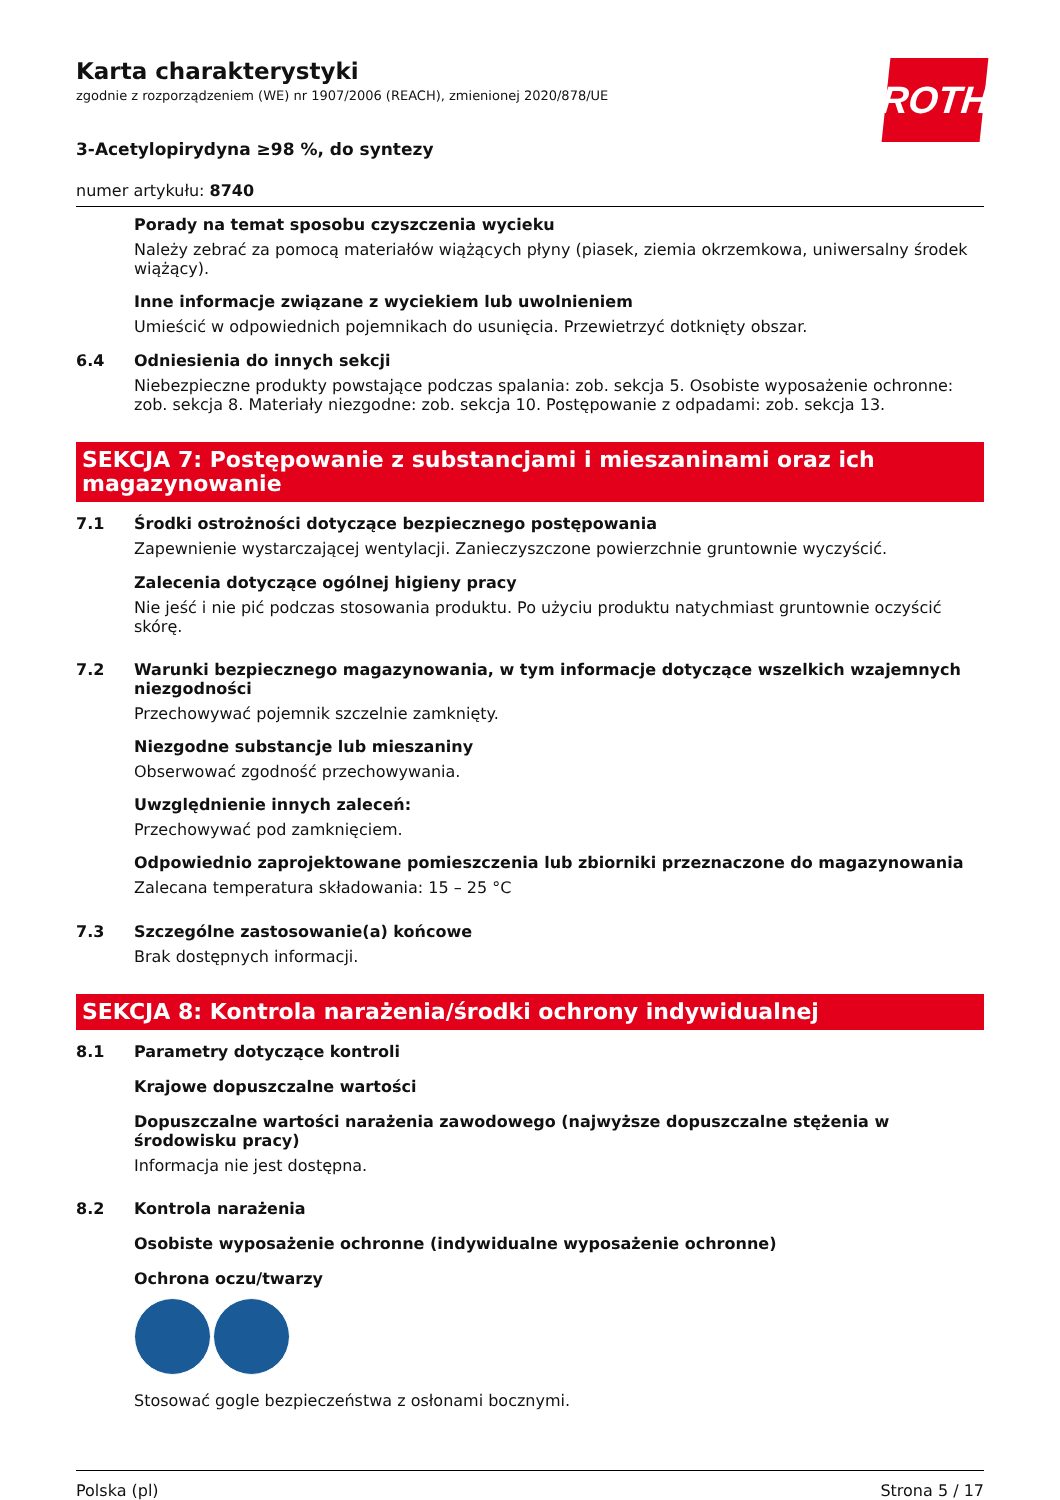Karta charakterystyki
zgodnie z rozporządzeniem (WE) nr 1907/2006 (REACH), zmienionej 2020/878/UE
ROTH
3-Acetylopirydyna ≥98 %, do syntezy
numer artykułu: 8740
Porady na temat sposobu czyszczenia wycieku
Należy zebrać za pomocą materiałów wiążących płyny (piasek, ziemia okrzemkowa, uniwersalny środek wiążący).
Inne informacje związane z wyciekiem lub uwolnieniem
Umieścić w odpowiednich pojemnikach do usunięcia. Przewietrzyć dotknięty obszar.
6.4 Odniesienia do innych sekcji
Niebezpieczne produkty powstające podczas spalania: zob. sekcja 5. Osobiste wyposażenie ochronne: zob. sekcja 8. Materiały niezgodne: zob. sekcja 10. Postępowanie z odpadami: zob. sekcja 13.
SEKCJA 7: Postępowanie z substancjami i mieszaninami oraz ich magazynowanie
7.1 Środki ostrożności dotyczące bezpiecznego postępowania
Zapewnienie wystarczającej wentylacji. Zanieczyszczone powierzchnie gruntownie wyczyścić.
Zalecenia dotyczące ogólnej higieny pracy
Nie jeść i nie pić podczas stosowania produktu. Po użyciu produktu natychmiast gruntownie oczyścić skórę.
7.2 Warunki bezpiecznego magazynowania, w tym informacje dotyczące wszelkich wzajemnych niezgodności
Przechowywać pojemnik szczelnie zamknięty.
Niezgodne substancje lub mieszaniny
Obserwować zgodność przechowywania.
Uwzględnienie innych zaleceń:
Przechowywać pod zamknięciem.
Odpowiednio zaprojektowane pomieszczenia lub zbiorniki przeznaczone do magazynowania
Zalecana temperatura składowania: 15 – 25 °C
7.3 Szczególne zastosowanie(a) końcowe
Brak dostępnych informacji.
SEKCJA 8: Kontrola narażenia/środki ochrony indywidualnej
8.1 Parametry dotyczące kontroli
Krajowe dopuszczalne wartości
Dopuszczalne wartości narażenia zawodowego (najwyższe dopuszczalne stężenia w środowisku pracy)
Informacja nie jest dostępna.
8.2 Kontrola narażenia
Osobiste wyposażenie ochronne (indywidualne wyposażenie ochronne)
Ochrona oczu/twarzy
Stosować gogle bezpieczeństwa z osłonami bocznymi.
Polska (pl) Strona 5 / 17